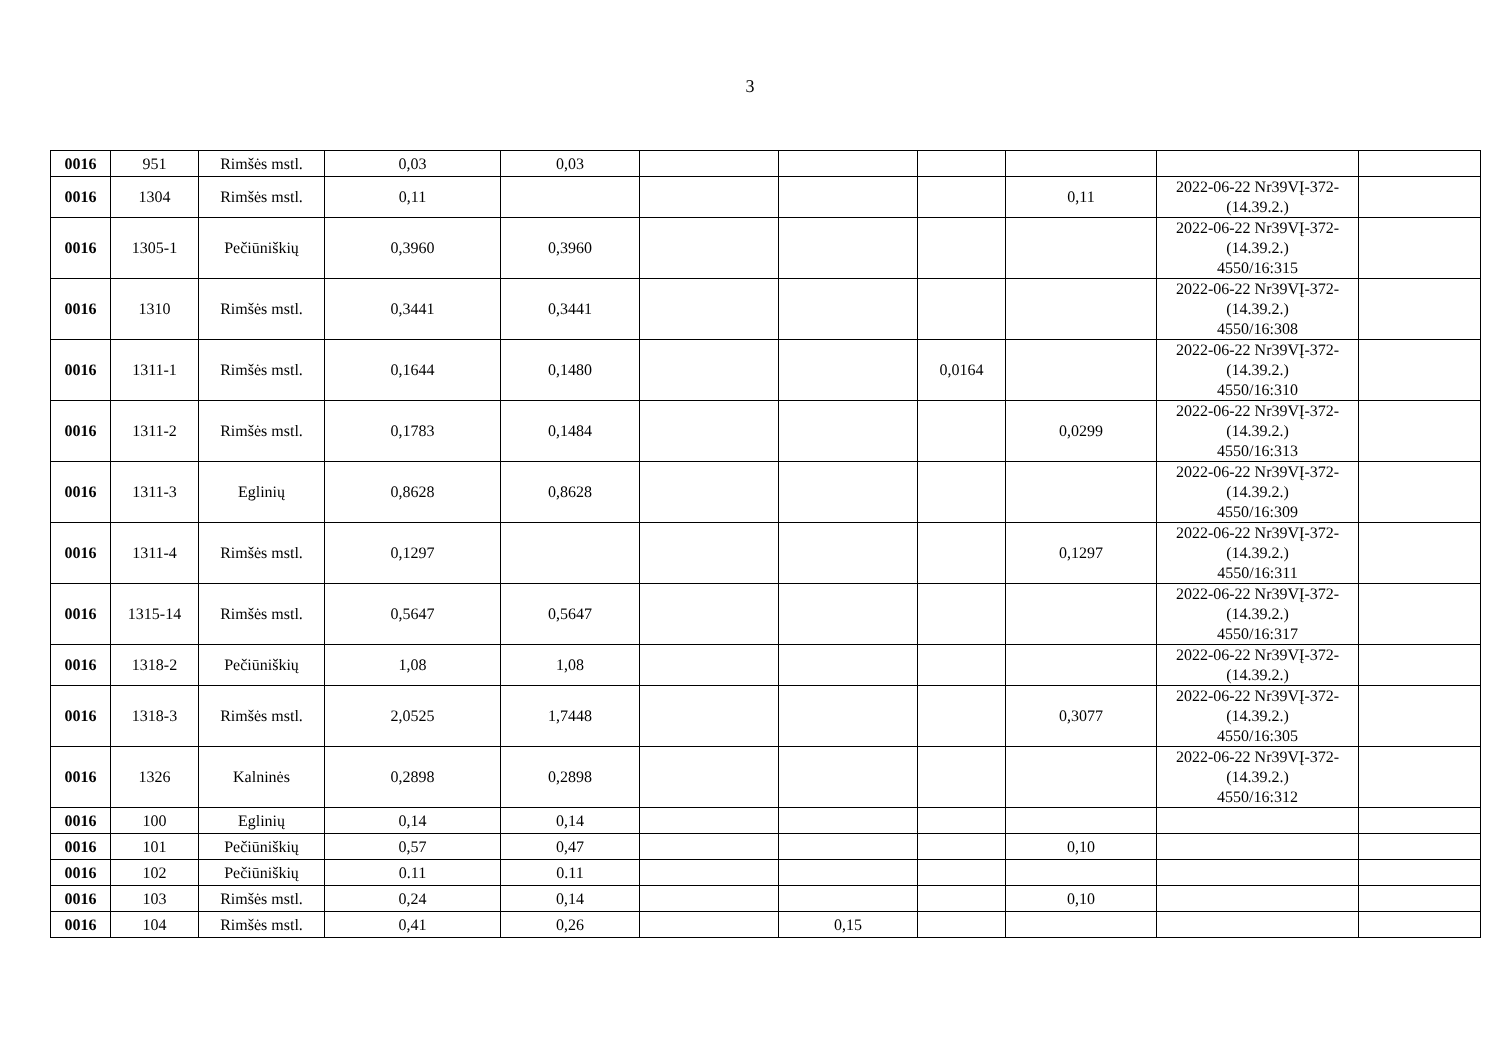3
| 0016 | 951 | Rimšės mstl. | 0,03 | 0,03 | | | | | | |
| 0016 | 1304 | Rimšės mstl. | 0,11 | | | | | 0,11 | 2022-06-22 Nr39VĮ-372-(14.39.2.) | |
| 0016 | 1305-1 | Pečiūniškių | 0,3960 | 0,3960 | | | | | 2022-06-22 Nr39VĮ-372-(14.39.2.) 4550/16:315 | |
| 0016 | 1310 | Rimšės mstl. | 0,3441 | 0,3441 | | | | | 2022-06-22 Nr39VĮ-372-(14.39.2.) 4550/16:308 | |
| 0016 | 1311-1 | Rimšės mstl. | 0,1644 | 0,1480 | | | 0,0164 | | 2022-06-22 Nr39VĮ-372-(14.39.2.) 4550/16:310 | |
| 0016 | 1311-2 | Rimšės mstl. | 0,1783 | 0,1484 | | | | 0,0299 | 2022-06-22 Nr39VĮ-372-(14.39.2.) 4550/16:313 | |
| 0016 | 1311-3 | Eglinių | 0,8628 | 0,8628 | | | | | 2022-06-22 Nr39VĮ-372-(14.39.2.) 4550/16:309 | |
| 0016 | 1311-4 | Rimšės mstl. | 0,1297 | | | | | 0,1297 | 2022-06-22 Nr39VĮ-372-(14.39.2.) 4550/16:311 | |
| 0016 | 1315-14 | Rimšės mstl. | 0,5647 | 0,5647 | | | | | 2022-06-22 Nr39VĮ-372-(14.39.2.) 4550/16:317 | |
| 0016 | 1318-2 | Pečiūniškių | 1,08 | 1,08 | | | | | 2022-06-22 Nr39VĮ-372-(14.39.2.) | |
| 0016 | 1318-3 | Rimšės mstl. | 2,0525 | 1,7448 | | | | 0,3077 | 2022-06-22 Nr39VĮ-372-(14.39.2.) 4550/16:305 | |
| 0016 | 1326 | Kalninės | 0,2898 | 0,2898 | | | | | 2022-06-22 Nr39VĮ-372-(14.39.2.) 4550/16:312 | |
| 0016 | 100 | Eglinių | 0,14 | 0,14 | | | | | | |
| 0016 | 101 | Pečiūniškių | 0,57 | 0,47 | | | | 0,10 | | |
| 0016 | 102 | Pečiūniškių | 0.11 | 0.11 | | | | | | |
| 0016 | 103 | Rimšės mstl. | 0,24 | 0,14 | | | | 0,10 | | |
| 0016 | 104 | Rimšės mstl. | 0,41 | 0,26 | | 0,15 | | | | |